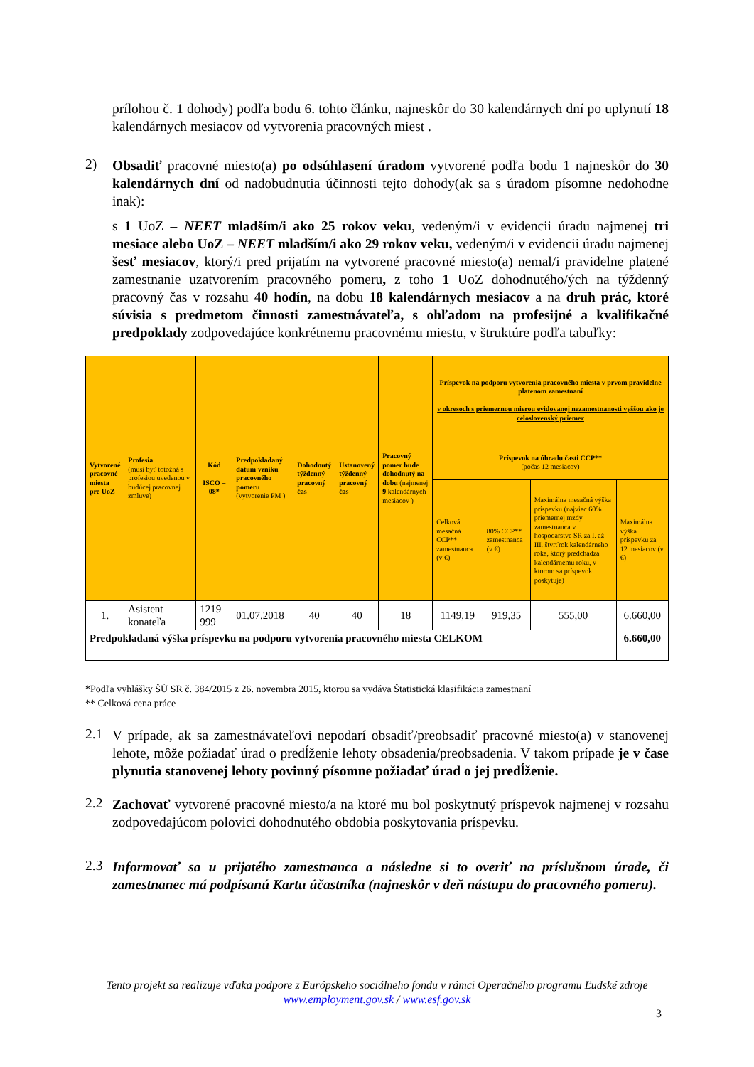prílohou č. 1 dohody) podľa bodu 6. tohto článku, najneskôr do 30 kalendárnych dní po uplynutí 18 kalendárnych mesiacov od vytvorenia pracovných miest .
2)
Obsadiť pracovné miesto(a) po odsúhlasení úradom vytvorené podľa bodu 1 najneskôr do 30 kalendárnych dní od nadobudnutia účinnosti tejto dohody(ak sa s úradom písomne nedohodne inak):
s 1 UoZ – NEET mladším/i ako 25 rokov veku, vedeným/i v evidencii úradu najmenej tri mesiace alebo UoZ – NEET mladším/i ako 29 rokov veku, vedeným/i v evidencii úradu najmenej šesť mesiacov, ktorý/i pred prijatím na vytvorené pracovné miesto(a) nemal/i pravidelne platené zamestnanie uzatvorením pracovného pomeru, z toho 1 UoZ dohodnutého/ých na týždenný pracovný čas v rozsahu 40 hodín, na dobu 18 kalendárnych mesiacov a na druh prác, ktoré súvisia s predmetom činnosti zamestnávateľa, s ohľadom na profesijné a kvalifikačné predpoklady zodpovedajúce konkrétnemu pracovnému miestu, v štruktúre podľa tabuľky:
| Vytvorené pracovné miesta pre UoZ | Profesia (musí byť totožná s profesiou uvedenou v budúcej pracovnej zmluve) | Kód ISCO – 08* | Predpokladaný dátum vzniku pracovného pomeru (vytvorenie PM ) | Dohodnutý týždenný pracovný čas | Ustanovený týždenný pracovný čas | Pracovný pomer bude dohodnutý na dobu (najmenej 9 kalendárnych mesiacov ) | Príspevok na podporu vytvorenia pracovného miesta v prvom pravidelne platenom zamestnaní v okresoch s priemernou mierou evidovanej nezamestnanosti vyššou ako je celoslovenský priemer | | | |
| --- | --- | --- | --- | --- | --- | --- | --- | --- | --- | --- |
| | | | | | | | Príspevok na úhradu časti CCP** (počas 12 mesiacov) | | | |
| | | | | | | | Celková mesačná CCP** zamestnanca (v €) | 80% CCP** zamestnanca (v €) | Maximálna mesačná výška príspevku (najviac 60% priemernej mzdy zamestnanca v hospodárstve SR za I. až III. štvrťrok kalendárneho roka, ktorý predchádza kalendárnemu roku, v ktorom sa príspevok poskytuje) | Maximálna výška príspevku za 12 mesiacov (v €) |
| 1. | Asistent konateľa | 1219 999 | 01.07.2018 | 40 | 40 | 18 | 1149,19 | 919,35 | 555,00 | 6.660,00 |
| Predpokladaná výška príspevku na podporu vytvorenia pracovného miesta CELKOM | | | | | | | | | | 6.660,00 |
*Podľa vyhlášky ŠÚ SR č. 384/2015 z 26. novembra 2015, ktorou sa vydáva Štatistická klasifikácia zamestnaní
** Celková cena práce
2.1
V prípade, ak sa zamestnávateľovi nepodarí obsadiť/preobsadiť pracovné miesto(a) v stanovenej lehote, môže požiadať úrad o predĺženie lehoty obsadenia/preobsadenia. V takom prípade je v čase plynutia stanovenej lehoty povinný písomne požiadať úrad o jej predĺženie.
2.2
Zachovať vytvorené pracovné miesto/a na ktoré mu bol poskytnutý príspevok najmenej v rozsahu zodpovedajúcom polovici dohodnutého obdobia poskytovania príspevku.
2.3
Informovať sa u prijatého zamestnanca a následne si to overiť na príslušnom úrade, či zamestnanec má podpísanú Kartu účastníka (najneskôr v deň nástupu do pracovného pomeru).
Tento projekt sa realizuje vďaka podpore z Európskeho sociálneho fondu v rámci Operačného programu Ľudské zdroje
www.employment.gov.sk / www.esf.gov.sk
3